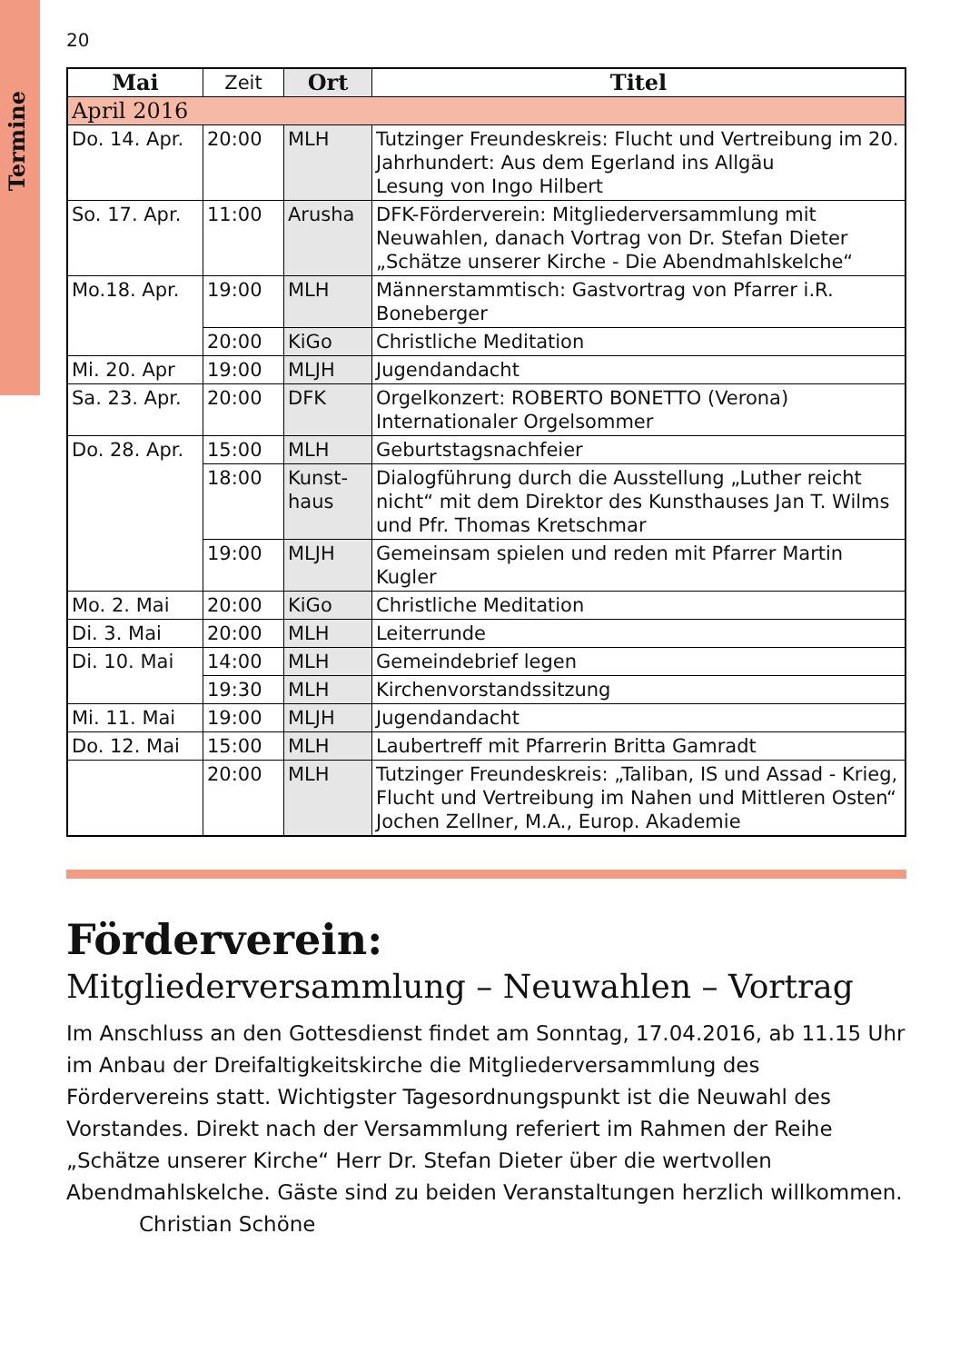Termine
20
| Mai | Zeit | Ort | Titel |
| --- | --- | --- | --- |
| April 2016 | | | |
| Do. 14. Apr. | 20:00 | MLH | Tutzinger Freundeskreis: Flucht und Vertreibung im 20. Jahrhundert: Aus dem Egerland ins Allgäu Lesung von Ingo Hilbert |
| So. 17. Apr. | 11:00 | Arusha | DFK-Förderverein: Mitgliederversammlung mit Neuwahlen, danach Vortrag von Dr. Stefan Dieter „Schätze unserer Kirche - Die Abendmahlskelche“ |
| Mo.18. Apr. | 19:00 | MLH | Männerstammtisch: Gastvortrag von Pfarrer i.R. Boneberger |
| | 20:00 | KiGo | Christliche Meditation |
| Mi. 20. Apr | 19:00 | MLJH | Jugendandacht |
| Sa. 23. Apr. | 20:00 | DFK | Orgelkonzert: ROBERTO BONETTO (Verona) Internationaler Orgelsommer |
| Do. 28. Apr. | 15:00 | MLH | Geburtstagsnachfeier |
| | 18:00 | Kunst- haus | Dialogführung durch die Ausstellung „Luther reicht nicht“ mit dem Direktor des Kunsthauses Jan T. Wilms und Pfr. Thomas Kretschmar |
| | 19:00 | MLJH | Gemeinsam spielen und reden mit Pfarrer Martin Kugler |
| Mo. 2. Mai | 20:00 | KiGo | Christliche Meditation |
| Di. 3. Mai | 20:00 | MLH | Leiterrunde |
| Di. 10. Mai | 14:00 | MLH | Gemeindebrief legen |
| | 19:30 | MLH | Kirchenvorstandssitzung |
| Mi. 11. Mai | 19:00 | MLJH | Jugendandacht |
| Do. 12. Mai | 15:00 | MLH | Laubertreff mit Pfarrerin Britta Gamradt |
| | 20:00 | MLH | Tutzinger Freundeskreis: „Taliban, IS und Assad - Krieg, Flucht und Vertreibung im Nahen und Mittleren Osten“ Jochen Zellner, M.A., Europ. Akademie |
Förderverein:
Mitgliederversammlung – Neuwahlen – Vortrag
Im Anschluss an den Gottesdienst findet am Sonntag, 17.04.2016, ab 11.15 Uhr im Anbau der Dreifaltigkeitskirche die Mitgliederversammlung des Fördervereins statt. Wichtigster Tagesordnungspunkt ist die Neuwahl des Vorstandes. Direkt nach der Versammlung referiert im Rahmen der Reihe „Schätze unserer Kirche“ Herr Dr. Stefan Dieter über die wertvollen Abendmahlskelche. Gäste sind zu beiden Veranstaltungen herzlich willkommen. Christian Schöne